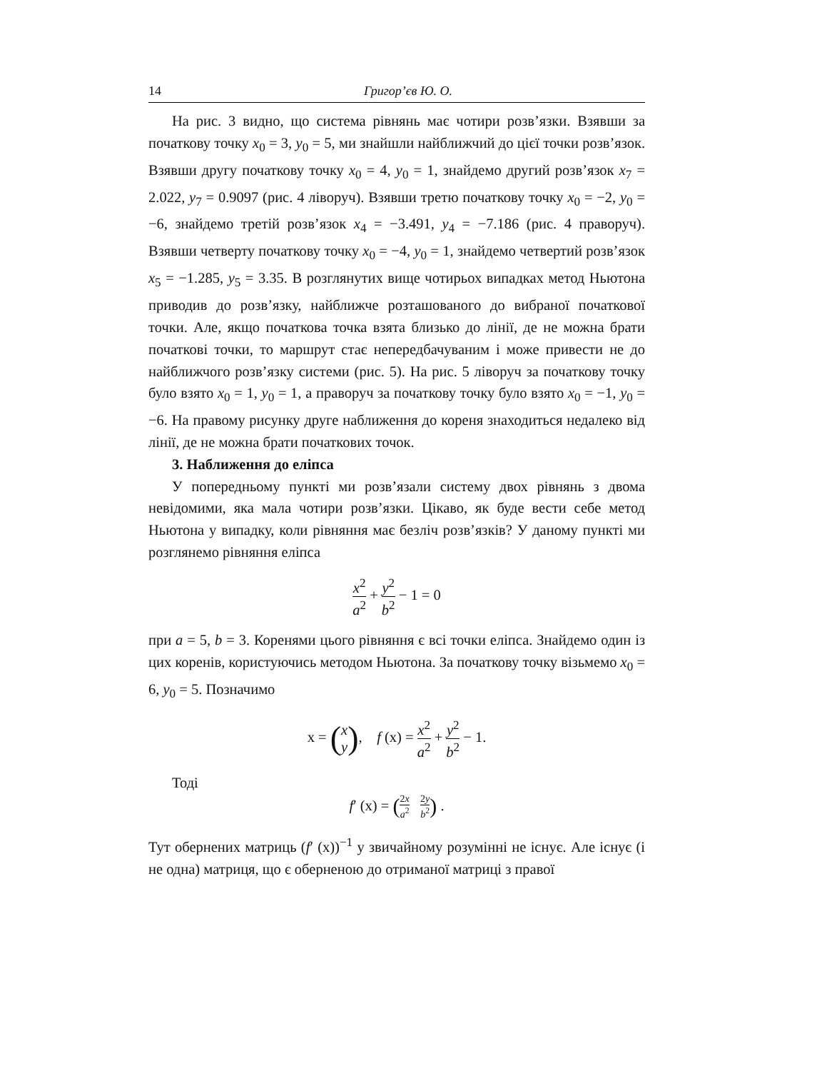14 Григор’єв Ю. О.
На рис. 3 видно, що система рівнянь має чотири розв’язки. Взявши за початкову точку x<sub>0</sub> = 3, y<sub>0</sub> = 5, ми знайшли найближчий до цієї точки розв’язок. Взявши другу початкову точку x<sub>0</sub> = 4, y<sub>0</sub> = 1, знайдемо другий розв’язок x<sub>7</sub> = 2.022, y<sub>7</sub> = 0.9097 (рис. 4 ліворуч). Взявши третю початкову точку x<sub>0</sub> = −2, y<sub>0</sub> = −6, знайдемо третій розв’язок x<sub>4</sub> = −3.491, y<sub>4</sub> = −7.186 (рис. 4 праворуч). Взявши четверту початкову точку x<sub>0</sub> = −4, y<sub>0</sub> = 1, знайдемо четвертий розв’язок x<sub>5</sub> = −1.285, y<sub>5</sub> = 3.35. В розглянутих вище чотирьох випадках метод Ньютона приводив до розв’язку, найближче розташованого до вибраної початкової точки. Але, якщо початкова точка взята близько до лінії, де не можна брати початкові точки, то маршрут стає непередбачуваним і може привести не до найближчого розв’язку системи (рис. 5). На рис. 5 ліворуч за початкову точку було взято x<sub>0</sub> = 1, y<sub>0</sub> = 1, а праворуч за початкову точку було взято x<sub>0</sub> = −1, y<sub>0</sub> = −6. На правому рисунку друге наближення до кореня знаходиться недалеко від лінії, де не можна брати початкових точок.
3. Наближення до еліпса
У попередньому пункті ми розв’язали систему двох рівнянь з двома невідомими, яка мала чотири розв’язки. Цікаво, як буде вести себе метод Ньютона у випадку, коли рівняння має безліч розв’язків? У даному пункті ми розглянемо рівняння еліпса
x<sup>2</sup> a<sup>2</sup> + y<sup>2</sup> b<sup>2</sup> − 1 = 0
при a = 5, b = 3. Коренями цього рівняння є всі точки еліпса. Знайдемо один із цих коренів, користуючись методом Ньютона. За початкову точку візьмемо x<sub>0</sub> = 6, y<sub>0</sub> = 5. Позначимо
x = (x y), f (x) = x<sup>2</sup> a<sup>2</sup> + y<sup>2</sup> b<sup>2</sup> − 1.
Тоді
f′ (x) = (2x a<sup>2</sup> 2y b<sup>2</sup>) .
Тут обернених матриць (f′ (x))<sup>−1</sup> у звичайному розумінні не існує. Але існує (і не одна) матриця, що є оберненою до отриманої матриці з правої